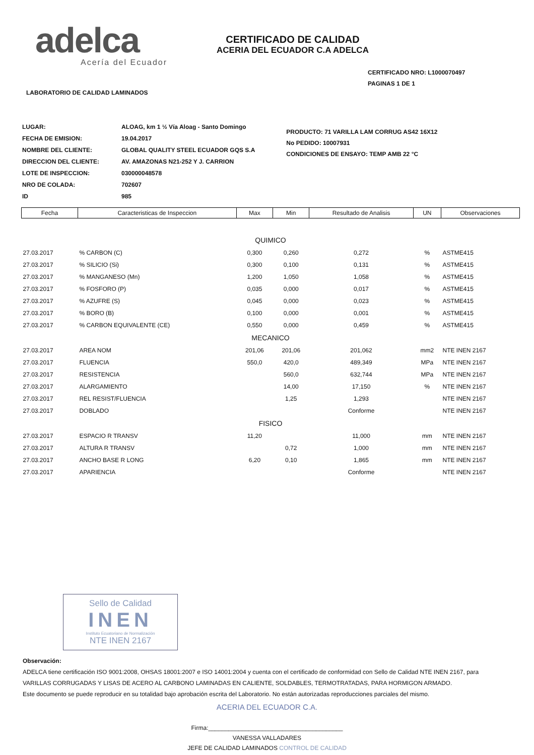adelca
Acería del Ecuador
CERTIFICADO DE CALIDAD
ACERIA DEL ECUADOR C.A ADELCA
CERTIFICADO NRO: L1000070497
PAGINAS 1 DE 1
LABORATORIO DE CALIDAD LAMINADOS
| LUGAR: | ALOAG, km 1 ½ Vía Aloag - Santo Domingo |
| FECHA DE EMISION: | 19.04.2017 |
| NOMBRE DEL CLIENTE: | GLOBAL QUALITY STEEL ECUADOR GQS S.A |
| DIRECCION DEL CLIENTE: | AV. AMAZONAS N21-252 Y J. CARRION |
| LOTE DE INSPECCION: | 030000048578 |
| NRO DE COLADA: | 702607 |
| ID | 985 |
PRODUCTO: 71 VARILLA LAM CORRUG AS42 16X12
No PEDIDO: 10007931
CONDICIONES DE ENSAYO: TEMP AMB 22 °C
| Fecha | Caracteristicas de Inspeccion | Max | Min | Resultado de Analisis | UN | Observaciones |
| --- | --- | --- | --- | --- | --- | --- |
| QUIMICO | | | | | | |
| 27.03.2017 | % CARBON (C) | 0,300 | 0,260 | 0,272 | % | ASTME415 |
| 27.03.2017 | % SILICIO (Si) | 0,300 | 0,100 | 0,131 | % | ASTME415 |
| 27.03.2017 | % MANGANESO (Mn) | 1,200 | 1,050 | 1,058 | % | ASTME415 |
| 27.03.2017 | % FOSFORO (P) | 0,035 | 0,000 | 0,017 | % | ASTME415 |
| 27.03.2017 | % AZUFRE (S) | 0,045 | 0,000 | 0,023 | % | ASTME415 |
| 27.03.2017 | % BORO (B) | 0,100 | 0,000 | 0,001 | % | ASTME415 |
| 27.03.2017 | % CARBON EQUIVALENTE (CE) | 0,550 | 0,000 | 0,459 | % | ASTME415 |
| MECANICO | | | | | | |
| 27.03.2017 | AREA NOM | 201,06 | 201,06 | 201,062 | mm2 | NTE INEN 2167 |
| 27.03.2017 | FLUENCIA | 550,0 | 420,0 | 489,349 | MPa | NTE INEN 2167 |
| 27.03.2017 | RESISTENCIA | | 560,0 | 632,744 | MPa | NTE INEN 2167 |
| 27.03.2017 | ALARGAMIENTO | | 14,00 | 17,150 | % | NTE INEN 2167 |
| 27.03.2017 | REL RESIST/FLUENCIA | | 1,25 | 1,293 | | NTE INEN 2167 |
| 27.03.2017 | DOBLADO | | | Conforme | | NTE INEN 2167 |
| FISICO | | | | | | |
| 27.03.2017 | ESPACIO R TRANSV | 11,20 | | 11,000 | mm | NTE INEN 2167 |
| 27.03.2017 | ALTURA R TRANSV | | 0,72 | 1,000 | mm | NTE INEN 2167 |
| 27.03.2017 | ANCHO BASE R LONG | 6,20 | 0,10 | 1,865 | mm | NTE INEN 2167 |
| 27.03.2017 | APARIENCIA | | | Conforme | | NTE INEN 2167 |
Sello de Calidad
INEN
Instituto Ecuatoriano de Normalización
NTE INEN 2167
Observación:
ADELCA tiene certificación ISO 9001:2008, OHSAS 18001:2007 e ISO 14001:2004 y cuenta con el certificado de conformidad con Sello de Calidad NTE INEN 2167, para
VARILLAS CORRUGADAS Y LISAS DE ACERO AL CARBONO LAMINADAS EN CALIENTE, SOLDABLES, TERMOTRATADAS, PARA HORMIGON ARMADO.
Este documento se puede reproducir en su totalidad bajo aprobación escrita del Laboratorio. No están autorizadas reproducciones parciales del mismo.
ACERIA DEL ECUADOR C.A.
Firma:________________________________________
VANESSA VALLADARES
JEFE DE CALIDAD LAMINADOS CONTROL DE CALIDAD